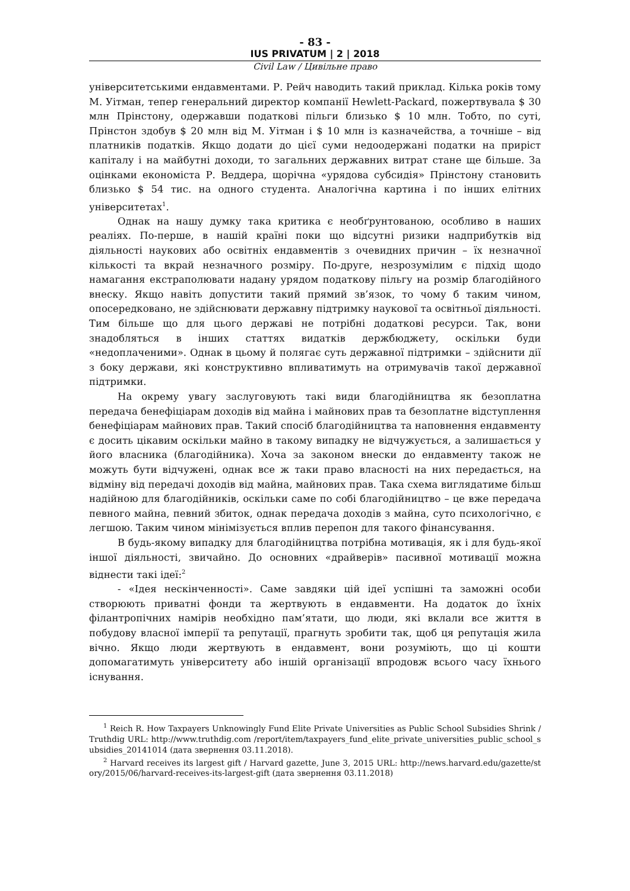- 83 -
IUS PRIVATUM | 2 | 2018
Civil Law / Цивільне право
університетськими ендавментами. Р. Рейч наводить такий приклад. Кілька років тому М. Уітман, тепер генеральний директор компанії Hewlett-Packard, пожертвувала $ 30 млн Прінстону, одержавши податкові пільги близько $ 10 млн. Тобто, по суті, Прінстон здобув $ 20 млн від М. Уітман і $ 10 млн із казначейства, а точніше – від платників податків. Якщо додати до цієї суми недоодержані податки на приріст капіталу і на майбутні доходи, то загальних державних витрат стане ще більше. За оцінками економіста Р. Веддера, щорічна «урядова субсидія» Прінстону становить близько $ 54 тис. на одного студента. Аналогічна картина і по інших елітних університетах<sup>1</sup>.
Однак на нашу думку така критика є необґрунтованою, особливо в наших реаліях. По-перше, в нашій країні поки що відсутні ризики надприбутків від діяльності наукових або освітніх ендавментів з очевидних причин – їх незначної кількості та вкрай незначного розміру. По-друге, незрозумілим є підхід щодо намагання екстраполювати надану урядом податкову пільгу на розмір благодійного внеску. Якщо навіть допустити такий прямий зв’язок, то чому б таким чином, опосередковано, не здійснювати державну підтримку наукової та освітньої діяльності. Тим більше що для цього державі не потрібні додаткові ресурси. Так, вони знадобляться в інших статтях видатків держбюджету, оскільки буди «недоплаченими». Однак в цьому й полягає суть державної підтримки – здійснити дії з боку держави, які конструктивно впливатимуть на отримувачів такої державної підтримки.
На окрему увагу заслуговують такі види благодійництва як безоплатна передача бенефіціарам доходів від майна і майнових прав та безоплатне відступлення бенефіціарам майнових прав. Такий спосіб благодійництва та наповнення ендавменту є досить цікавим оскільки майно в такому випадку не відчужується, а залишається у його власника (благодійника). Хоча за законом внески до ендавменту також не можуть бути відчужені, однак все ж таки право власності на них передається, на відміну від передачі доходів від майна, майнових прав. Така схема виглядатиме більш надійною для благодійників, оскільки саме по собі благодійництво – це вже передача певного майна, певний збиток, однак передача доходів з майна, суто психологічно, є легшою. Таким чином мінімізується вплив перепон для такого фінансування.
В будь-якому випадку для благодійництва потрібна мотивація, як і для будь-якої іншої діяльності, звичайно. До основних «драйверів» пасивної мотивації можна віднести такі ідеї:<sup>2</sup>
- «Ідея нескінченності». Саме завдяки цій ідеї успішні та заможні особи створюють приватні фонди та жертвують в ендавменти. На додаток до їхніх філантропічних намірів необхідно пам’ятати, що люди, які вклали все життя в побудову власної імперії та репутації, прагнуть зробити так, щоб ця репутація жила вічно. Якщо люди жертвують в ендавмент, вони розуміють, що ці кошти допомагатимуть університету або іншій організації впродовж всього часу їхнього існування.
<sup>1</sup> Reich R. How Taxpayers Unknowingly Fund Elite Private Universities as Public School Subsidies Shrink / Truthdig URL: http://www.truthdig.com /report/item/taxpayers_fund_elite_private_universities_public_school_subsidies_20141014 (дата звернення 03.11.2018).
<sup>2</sup> Harvard receives its largest gift / Harvard gazette, June 3, 2015 URL: http://news.harvard.edu/gazette/story/2015/06/harvard-receives-its-largest-gift (дата звернення 03.11.2018)